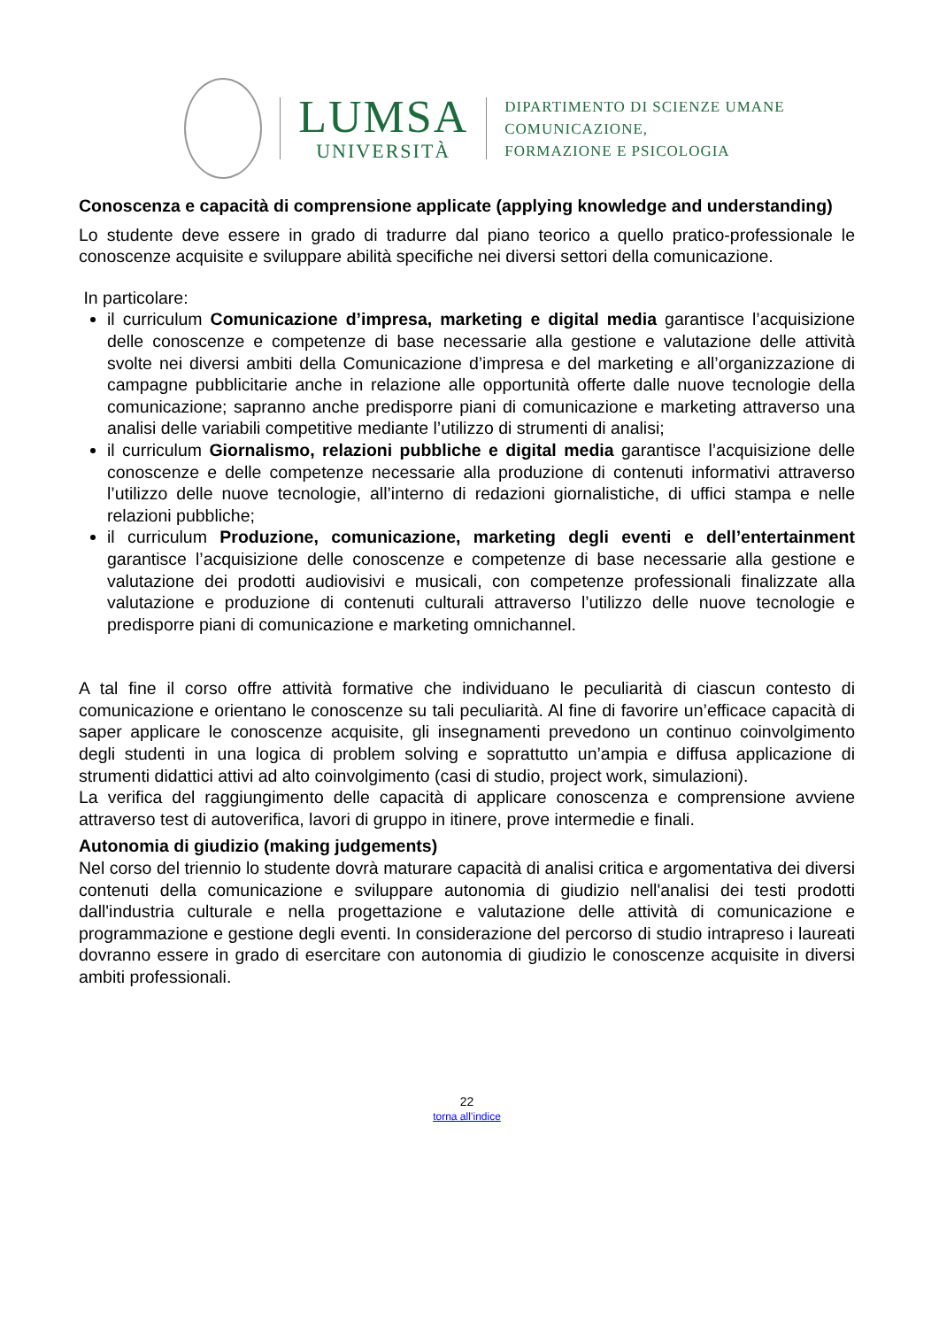LUMSA
UNIVERSITÀ
DIPARTIMENTO DI SCIENZE UMANE
COMUNICAZIONE,
FORMAZIONE E PSICOLOGIA
Conoscenza e capacità di comprensione applicate (applying knowledge and understanding)
Lo studente deve essere in grado di tradurre dal piano teorico a quello pratico-professionale le conoscenze acquisite e sviluppare abilità specifiche nei diversi settori della comunicazione.
In particolare:
il curriculum Comunicazione d’impresa, marketing e digital media garantisce l’acquisizione delle conoscenze e competenze di base necessarie alla gestione e valutazione delle attività svolte nei diversi ambiti della Comunicazione d’impresa e del marketing e all’organizzazione di campagne pubblicitarie anche in relazione alle opportunità offerte dalle nuove tecnologie della comunicazione; sapranno anche predisporre piani di comunicazione e marketing attraverso una analisi delle variabili competitive mediante l’utilizzo di strumenti di analisi;
il curriculum Giornalismo, relazioni pubbliche e digital media garantisce l’acquisizione delle conoscenze e delle competenze necessarie alla produzione di contenuti informativi attraverso l’utilizzo delle nuove tecnologie, all’interno di redazioni giornalistiche, di uffici stampa e nelle relazioni pubbliche;
il curriculum Produzione, comunicazione, marketing degli eventi e dell’entertainment garantisce l’acquisizione delle conoscenze e competenze di base necessarie alla gestione e valutazione dei prodotti audiovisivi e musicali, con competenze professionali finalizzate alla valutazione e produzione di contenuti culturali attraverso l’utilizzo delle nuove tecnologie e predisporre piani di comunicazione e marketing omnichannel.
A tal fine il corso offre attività formative che individuano le peculiarità di ciascun contesto di comunicazione e orientano le conoscenze su tali peculiarità. Al fine di favorire un’efficace capacità di saper applicare le conoscenze acquisite, gli insegnamenti prevedono un continuo coinvolgimento degli studenti in una logica di problem solving e soprattutto un’ampia e diffusa applicazione di strumenti didattici attivi ad alto coinvolgimento (casi di studio, project work, simulazioni).
La verifica del raggiungimento delle capacità di applicare conoscenza e comprensione avviene attraverso test di autoverifica, lavori di gruppo in itinere, prove intermedie e finali.
Autonomia di giudizio (making judgements)
Nel corso del triennio lo studente dovrà maturare capacità di analisi critica e argomentativa dei diversi contenuti della comunicazione e sviluppare autonomia di giudizio nell'analisi dei testi prodotti dall'industria culturale e nella progettazione e valutazione delle attività di comunicazione e programmazione e gestione degli eventi. In considerazione del percorso di studio intrapreso i laureati dovranno essere in grado di esercitare con autonomia di giudizio le conoscenze acquisite in diversi ambiti professionali.
22
torna all’indice